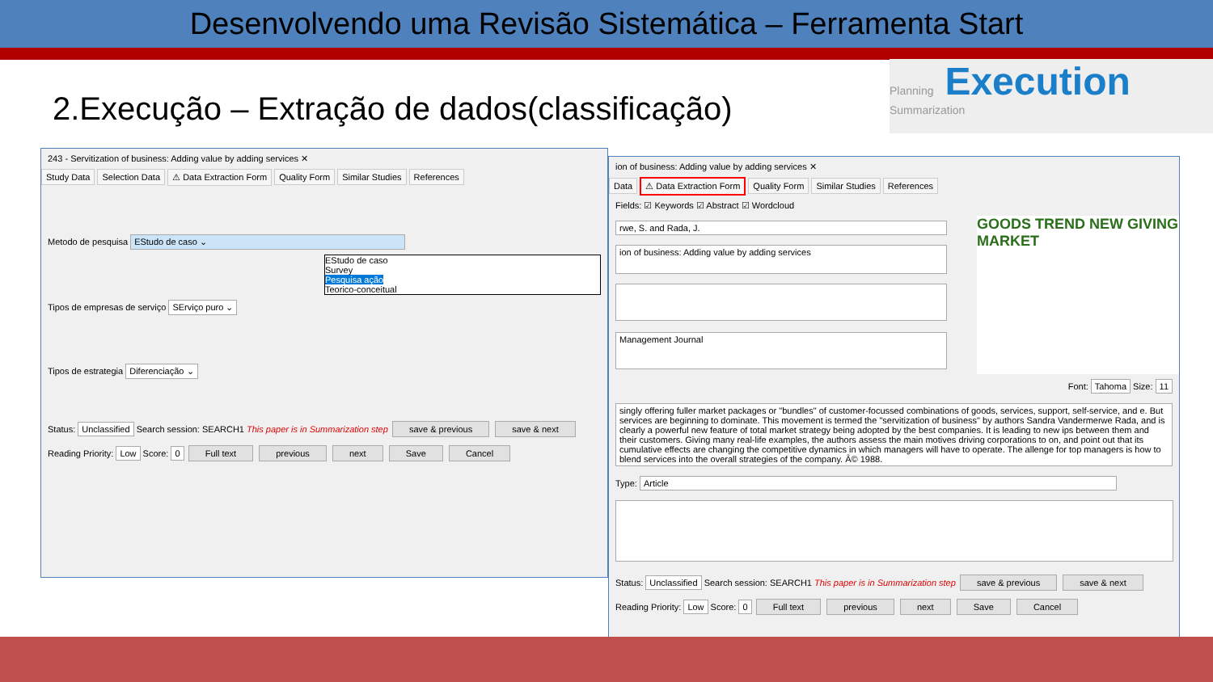Desenvolvendo uma Revisão Sistemática – Ferramenta Start
2.Execução – Extração de dados(classificação)
Planning Execution Summarization
243 - Servitization of business: Adding value by adding services ✕
Study Data Selection Data ⚠ Data Extraction Form Quality Form Similar Studies References
Metodo de pesquisa EStudo de caso ⌄
EStudo de caso
Survey
Pesquisa ação
Teorico-conceitual
Tipos de empresas de serviço SErviço puro ⌄
Tipos de estrategia Diferenciação ⌄
Status: Unclassified Search session: SEARCH1 This paper is in Summarization step save & previous save & next
Reading Priority: Low Score: 0 Full text previous next Save Cancel
ion of business: Adding value by adding services ✕
Data ⚠ Data Extraction Form Quality Form Similar Studies References
Fields: ☑ Keywords ☑ Abstract ☑ Wordcloud
rwe, S. and Rada, J.
ion of business: Adding value by adding services
Management Journal
GOODS TREND NEW GIVING MARKET
Font: Tahoma Size: 11
singly offering fuller market packages or "bundles" of customer-focussed combinations of goods, services, support, self-service, and e. But services are beginning to dominate. This movement is termed the "servitization of business" by authors Sandra Vandermerwe Rada, and is clearly a powerful new feature of total market strategy being adopted by the best companies. It is leading to new ips between them and their customers. Giving many real-life examples, the authors assess the main motives driving corporations to on, and point out that its cumulative effects are changing the competitive dynamics in which managers will have to operate. The allenge for top managers is how to blend services into the overall strategies of the company. Â© 1988.
Type: Article
Status: Unclassified Search session: SEARCH1 This paper is in Summarization step save & previous save & next
Reading Priority: Low Score: 0 Full text previous next Save Cancel